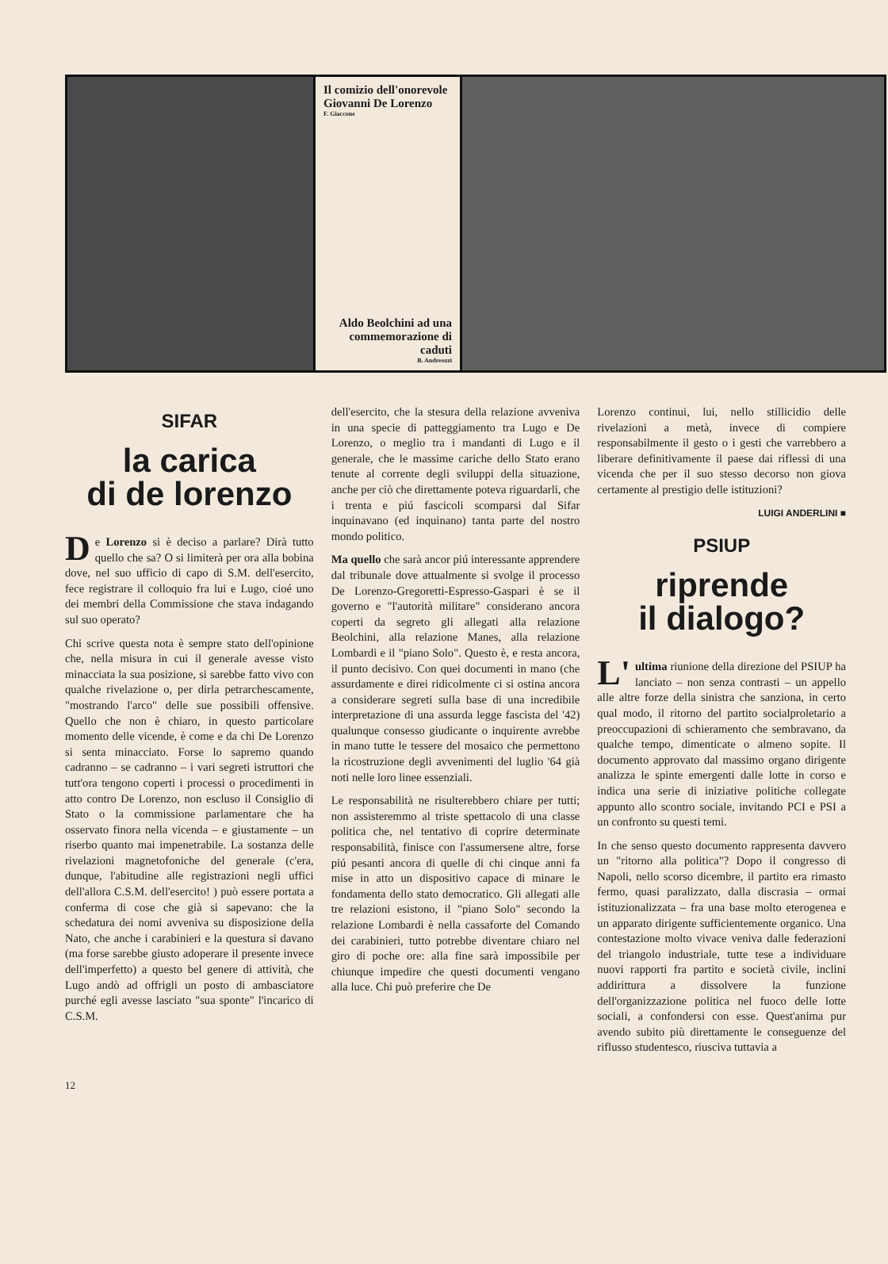Il comizio dell'onorevole Giovanni De Lorenzo
F. Giaccone
Aldo Beolchini ad una commemorazione di caduti
B. Andreozzi
SIFAR
la carica
di de lorenzo
De Lorenzo si è deciso a parlare? Dirà tutto quello che sa? O si limiterà per ora alla bobina dove, nel suo ufficio di capo di S.M. dell'esercito, fece registrare il colloquio fra lui e Lugo, cioé uno dei membri della Commissione che stava indagando sul suo operato?
Chi scrive questa nota è sempre stato dell'opinione che, nella misura in cui il generale avesse visto minacciata la sua posizione, si sarebbe fatto vivo con qualche rivelazione o, per dirla petrarchescamente, "mostrando l'arco" delle sue possibili offensive. Quello che non è chiaro, in questo particolare momento delle vicende, è come e da chi De Lorenzo si senta minacciato. Forse lo sapremo quando cadranno – se cadranno – i vari segreti istruttori che tutt'ora tengono coperti i processi o procedimenti in atto contro De Lorenzo, non escluso il Consiglio di Stato o la commissione parlamentare che ha osservato finora nella vicenda – e giustamente – un riserbo quanto mai impenetrabile. La sostanza delle rivelazioni magnetofoniche del generale (c'era, dunque, l'abitudine alle registrazioni negli uffici dell'allora C.S.M. dell'esercito! ) può essere portata a conferma di cose che già si sapevano: che la schedatura dei nomi avveniva su disposizione della Nato, che anche i carabinieri e la questura si davano (ma forse sarebbe giusto adoperare il presente invece dell'imperfetto) a questo bel genere di attività, che Lugo andò ad offrigli un posto di ambasciatore purché egli avesse lasciato "sua sponte" l'incarico di C.S.M.
dell'esercito, che la stesura della relazione avveniva in una specie di patteggiamento tra Lugo e De Lorenzo, o meglio tra i mandanti di Lugo e il generale, che le massime cariche dello Stato erano tenute al corrente degli sviluppi della situazione, anche per ciò che direttamente poteva riguardarli, che i trenta e piú fascicoli scomparsi dal Sifar inquinavano (ed inquinano) tanta parte del nostro mondo politico.
Ma quello che sarà ancor piú interessante apprendere dal tribunale dove attualmente si svolge il processo De Lorenzo-Gregoretti-Espresso-Gaspari è se il governo e "l'autorità militare" considerano ancora coperti da segreto gli allegati alla relazione Beolchini, alla relazione Manes, alla relazione Lombardi e il "piano Solo". Questo è, e resta ancora, il punto decisivo. Con quei documenti in mano (che assurdamente e direi ridicolmente ci si ostina ancora a considerare segreti sulla base di una incredibile interpretazione di una assurda legge fascista del '42) qualunque consesso giudicante o inquirente avrebbe in mano tutte le tessere del mosaico che permettono la ricostruzione degli avvenimenti del luglio '64 già noti nelle loro linee essenziali.
Le responsabilità ne risulterebbero chiare per tutti; non assisteremmo al triste spettacolo di una classe politica che, nel tentativo di coprire determinate responsabilità, finisce con l'assumersene altre, forse piú pesanti ancora di quelle di chi cinque anni fa mise in atto un dispositivo capace di minare le fondamenta dello stato democratico. Gli allegati alle tre relazioni esistono, il "piano Solo" secondo la relazione Lombardi è nella cassaforte del Comando dei carabinieri, tutto potrebbe diventare chiaro nel giro di poche ore: alla fine sarà impossibile per chiunque impedire che questi documenti vengano alla luce. Chi può preferire che De
Lorenzo continui, lui, nello stillicidio delle rivelazioni a metà, invece di compiere responsabilmente il gesto o i gesti che varrebbero a liberare definitivamente il paese dai riflessi di una vicenda che per il suo stesso decorso non giova certamente al prestigio delle istituzioni?
LUIGI ANDERLINI ■
PSIUP
riprende
il dialogo?
L' ultima riunione della direzione del PSIUP ha lanciato – non senza contrasti – un appello alle altre forze della sinistra che sanziona, in certo qual modo, il ritorno del partito socialproletario a preoccupazioni di schieramento che sembravano, da qualche tempo, dimenticate o almeno sopite. Il documento approvato dal massimo organo dirigente analizza le spinte emergenti dalle lotte in corso e indica una serie di iniziative politiche collegate appunto allo scontro sociale, invitando PCI e PSI a un confronto su questi temi.
In che senso questo documento rappresenta davvero un "ritorno alla politica"? Dopo il congresso di Napoli, nello scorso dicembre, il partito era rimasto fermo, quasi paralizzato, dalla discrasia – ormai istituzionalizzata – fra una base molto eterogenea e un apparato dirigente sufficientemente organico. Una contestazione molto vivace veniva dalle federazioni del triangolo industriale, tutte tese a individuare nuovi rapporti fra partito e società civile, inclini addirittura a dissolvere la funzione dell'organizzazione politica nel fuoco delle lotte sociali, a confondersi con esse. Quest'anima pur avendo subito più direttamente le conseguenze del riflusso studentesco, riusciva tuttavia a
12